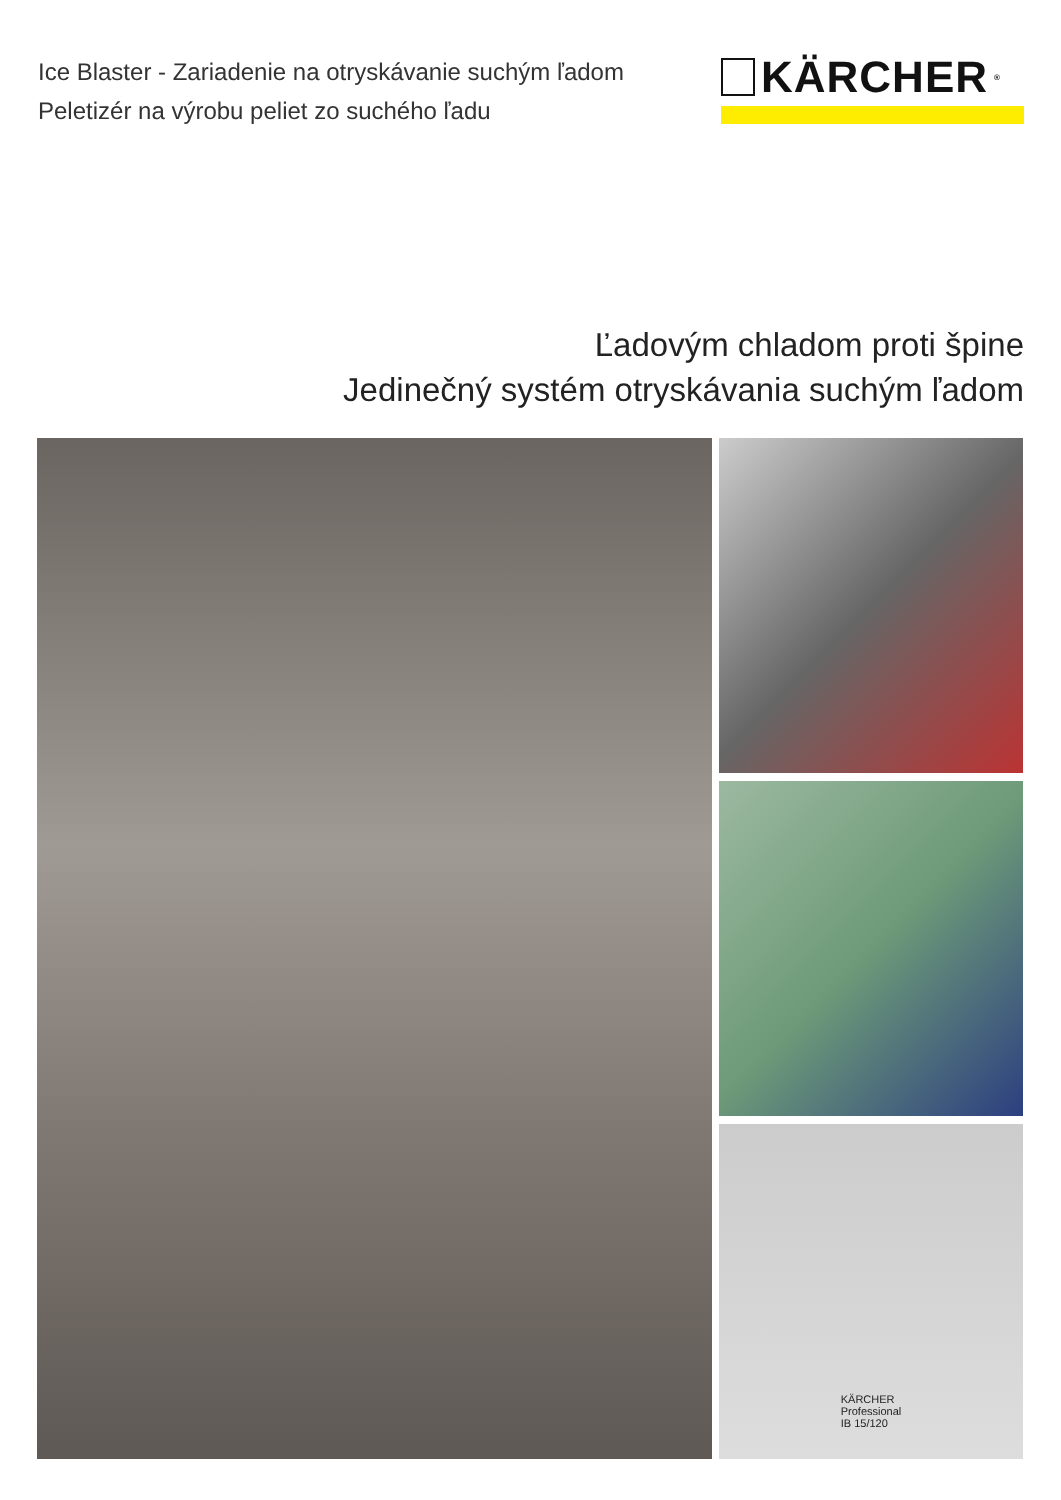Ice Blaster - Zariadenie na otryskávanie suchým ľadom
Peletizér na výrobu peliet zo suchého ľadu
KÄRCHER<sup>®</sup>
Ľadovým chladom proti špine
Jedinečný systém otryskávania suchým ľadom
KÄRCHER
Professional
IB 15/120